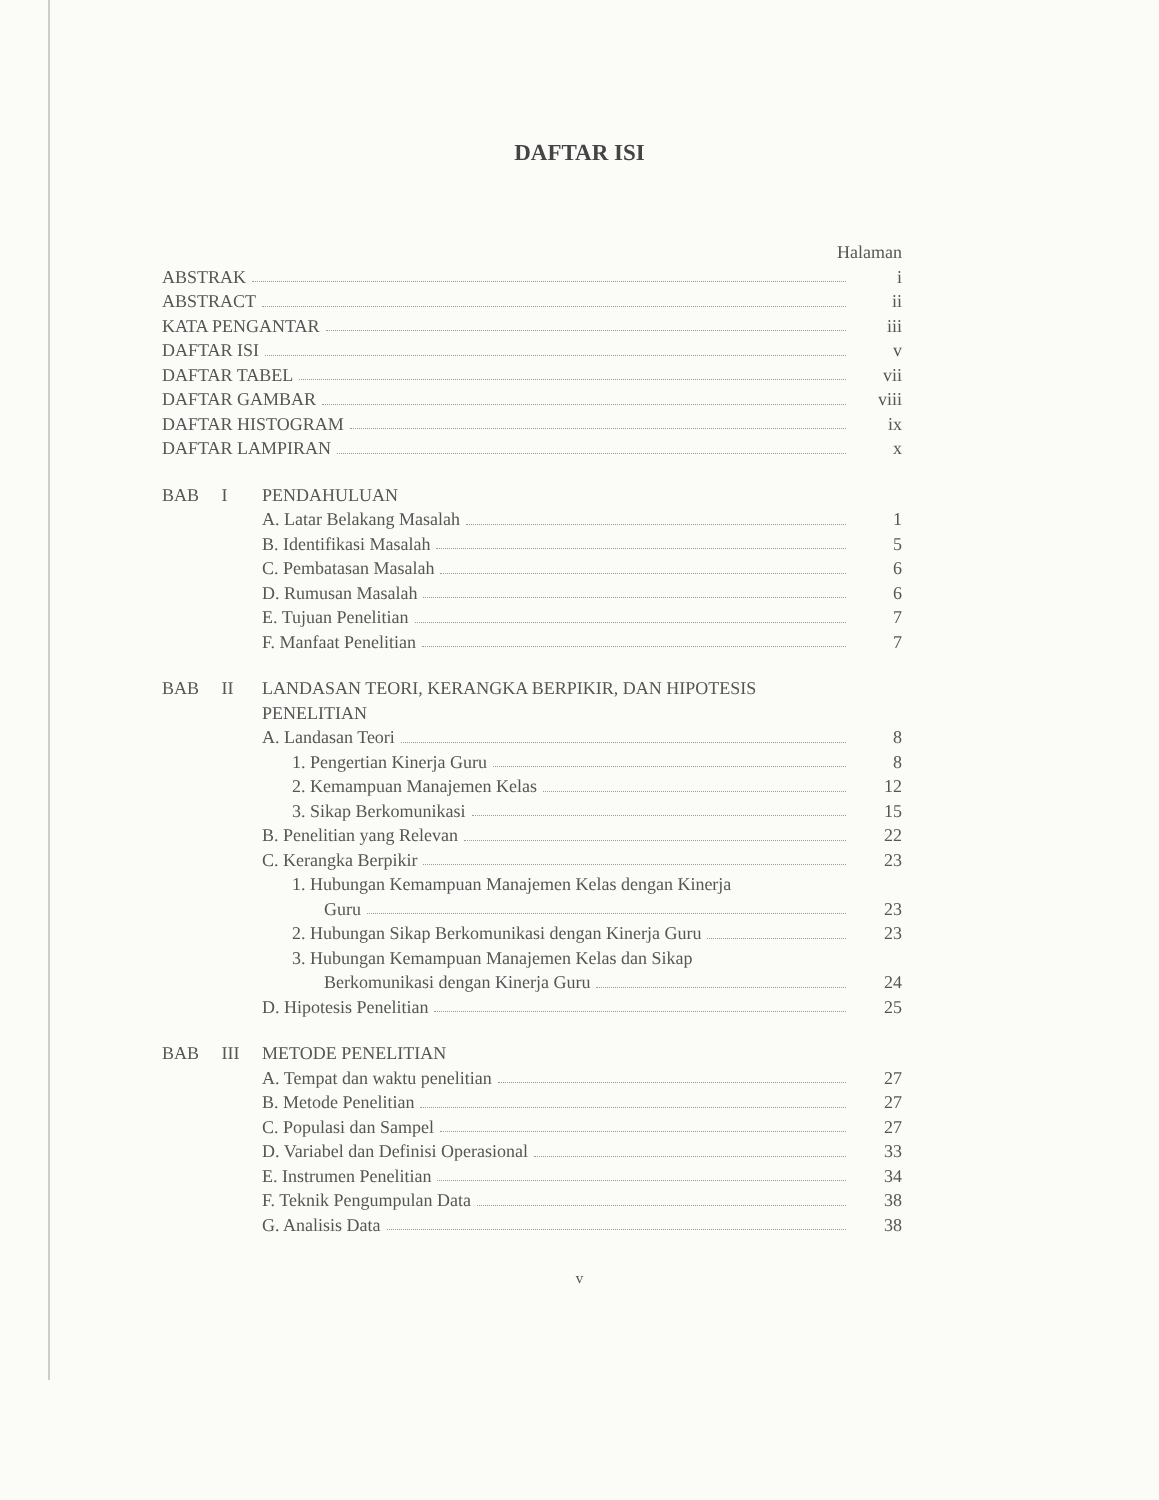DAFTAR ISI
Halaman
ABSTRAK i
ABSTRACT ii
KATA PENGANTAR iii
DAFTAR ISI v
DAFTAR TABEL vii
DAFTAR GAMBAR viii
DAFTAR HISTOGRAM ix
DAFTAR LAMPIRAN x
BAB I PENDAHULUAN
A. Latar Belakang Masalah 1
B. Identifikasi Masalah 5
C. Pembatasan Masalah 6
D. Rumusan Masalah 6
E. Tujuan Penelitian 7
F. Manfaat Penelitian 7
BAB II
LANDASAN TEORI, KERANGKA BERPIKIR, DAN HIPOTESIS PENELITIAN
A. Landasan Teori 8
1. Pengertian Kinerja Guru 8
2. Kemampuan Manajemen Kelas 12
3. Sikap Berkomunikasi 15
B. Penelitian yang Relevan 22
C. Kerangka Berpikir 23
1. Hubungan Kemampuan Manajemen Kelas dengan Kinerja
Guru 23
2. Hubungan Sikap Berkomunikasi dengan Kinerja Guru 23
3. Hubungan Kemampuan Manajemen Kelas dan Sikap
Berkomunikasi dengan Kinerja Guru 24
D. Hipotesis Penelitian 25
BAB III
METODE PENELITIAN
A. Tempat dan waktu penelitian 27
B. Metode Penelitian 27
C. Populasi dan Sampel 27
D. Variabel dan Definisi Operasional 33
E. Instrumen Penelitian 34
F. Teknik Pengumpulan Data 38
G. Analisis Data 38
v